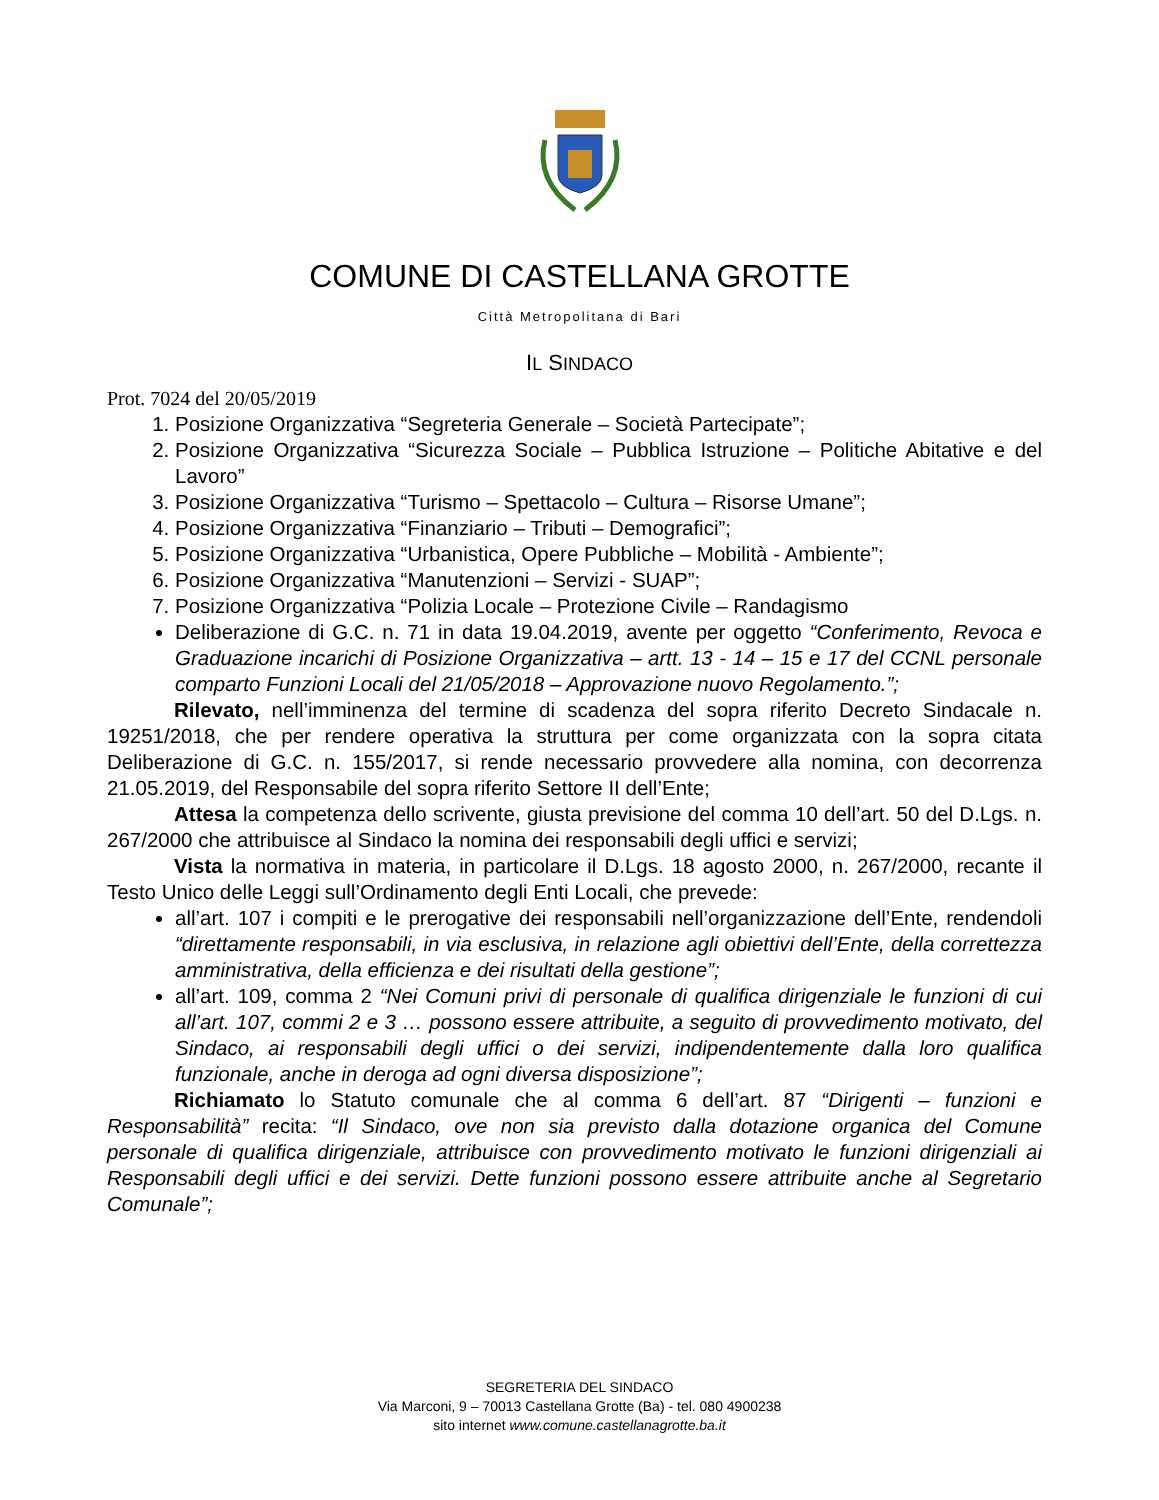COMUNE DI CASTELLANA GROTTE
Città Metropolitana di Bari
IL SINDACO
Prot. 7024 del 20/05/2019
1. Posizione Organizzativa “Segreteria Generale – Società Partecipate”;
2. Posizione Organizzativa “Sicurezza Sociale – Pubblica Istruzione – Politiche Abitative e del Lavoro”
3. Posizione Organizzativa “Turismo – Spettacolo – Cultura – Risorse Umane”;
4. Posizione Organizzativa “Finanziario – Tributi – Demografici”;
5. Posizione Organizzativa “Urbanistica, Opere Pubbliche – Mobilità - Ambiente”;
6. Posizione Organizzativa “Manutenzioni – Servizi - SUAP”;
7. Posizione Organizzativa “Polizia Locale – Protezione Civile – Randagismo
Deliberazione di G.C. n. 71 in data 19.04.2019, avente per oggetto “Conferimento, Revoca e Graduazione incarichi di Posizione Organizzativa – artt. 13 - 14 – 15 e 17 del CCNL personale comparto Funzioni Locali del 21/05/2018 – Approvazione nuovo Regolamento.”;
Rilevato, nell’imminenza del termine di scadenza del sopra riferito Decreto Sindacale n. 19251/2018, che per rendere operativa la struttura per come organizzata con la sopra citata Deliberazione di G.C. n. 155/2017, si rende necessario provvedere alla nomina, con decorrenza 21.05.2019, del Responsabile del sopra riferito Settore II dell’Ente;
Attesa la competenza dello scrivente, giusta previsione del comma 10 dell’art. 50 del D.Lgs. n. 267/2000 che attribuisce al Sindaco la nomina dei responsabili degli uffici e servizi;
Vista la normativa in materia, in particolare il D.Lgs. 18 agosto 2000, n. 267/2000, recante il Testo Unico delle Leggi sull’Ordinamento degli Enti Locali, che prevede:
all’art. 107 i compiti e le prerogative dei responsabili nell’organizzazione dell’Ente, rendendoli “direttamente responsabili, in via esclusiva, in relazione agli obiettivi dell’Ente, della correttezza amministrativa, della efficienza e dei risultati della gestione”;
all’art. 109, comma 2 “Nei Comuni privi di personale di qualifica dirigenziale le funzioni di cui all’art. 107, commi 2 e 3 … possono essere attribuite, a seguito di provvedimento motivato, del Sindaco, ai responsabili degli uffici o dei servizi, indipendentemente dalla loro qualifica funzionale, anche in deroga ad ogni diversa disposizione”;
Richiamato lo Statuto comunale che al comma 6 dell’art. 87 “Dirigenti – funzioni e Responsabilità” recita: “Il Sindaco, ove non sia previsto dalla dotazione organica del Comune personale di qualifica dirigenziale, attribuisce con provvedimento motivato le funzioni dirigenziali ai Responsabili degli uffici e dei servizi. Dette funzioni possono essere attribuite anche al Segretario Comunale”;
SEGRETERIA DEL SINDACO
Via Marconi, 9 – 70013 Castellana Grotte (Ba) - tel. 080 4900238
sito internet www.comune.castellanagrotte.ba.it